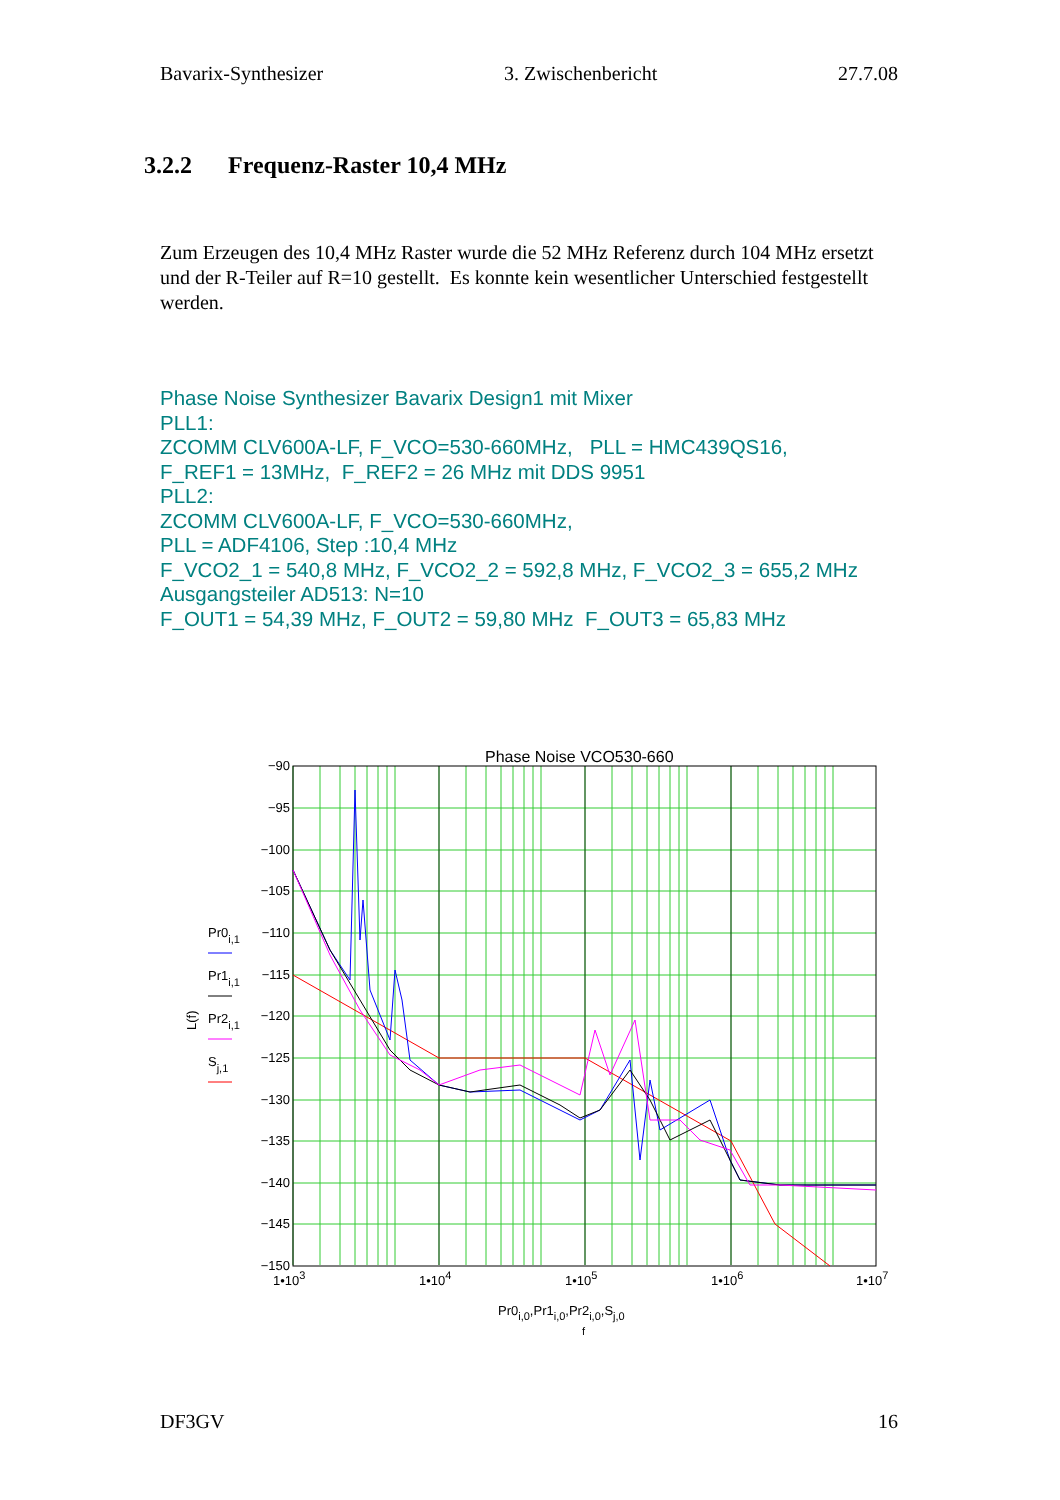Bavarix-Synthesizer 3. Zwischenbericht 27.7.08
3.2.2 Frequenz-Raster 10,4 MHz
Zum Erzeugen des 10,4 MHz Raster wurde die 52 MHz Referenz durch 104 MHz ersetzt und der R-Teiler auf R=10 gestellt. Es konnte kein wesentlicher Unterschied festgestellt werden.
Phase Noise Synthesizer Bavarix Design1 mit Mixer
PLL1:
ZCOMM CLV600A-LF, F_VCO=530-660MHz, PLL = HMC439QS16,
F_REF1 = 13MHz, F_REF2 = 26 MHz mit DDS 9951
PLL2:
ZCOMM CLV600A-LF, F_VCO=530-660MHz,
PLL = ADF4106, Step :10,4 MHz
F_VCO2_1 = 540,8 MHz, F_VCO2_2 = 592,8 MHz, F_VCO2_3 = 655,2 MHz
Ausgangsteiler AD513: N=10
F_OUT1 = 54,39 MHz, F_OUT2 = 59,80 MHz F_OUT3 = 65,83 MHz
Phase Noise VCO530-660
−90
−95
−100
−105
−110
−115
−120
−125
−130
−135
−140
−145
−150
1•103
1•104
1•105
1•106
1•107
Pr0i,0,Pr1i,0,Pr2i,0,Sj,0
f
L(f)
Pr0i,1
Pr1i,1
Pr2i,1
Sj,1
DF3GV 16